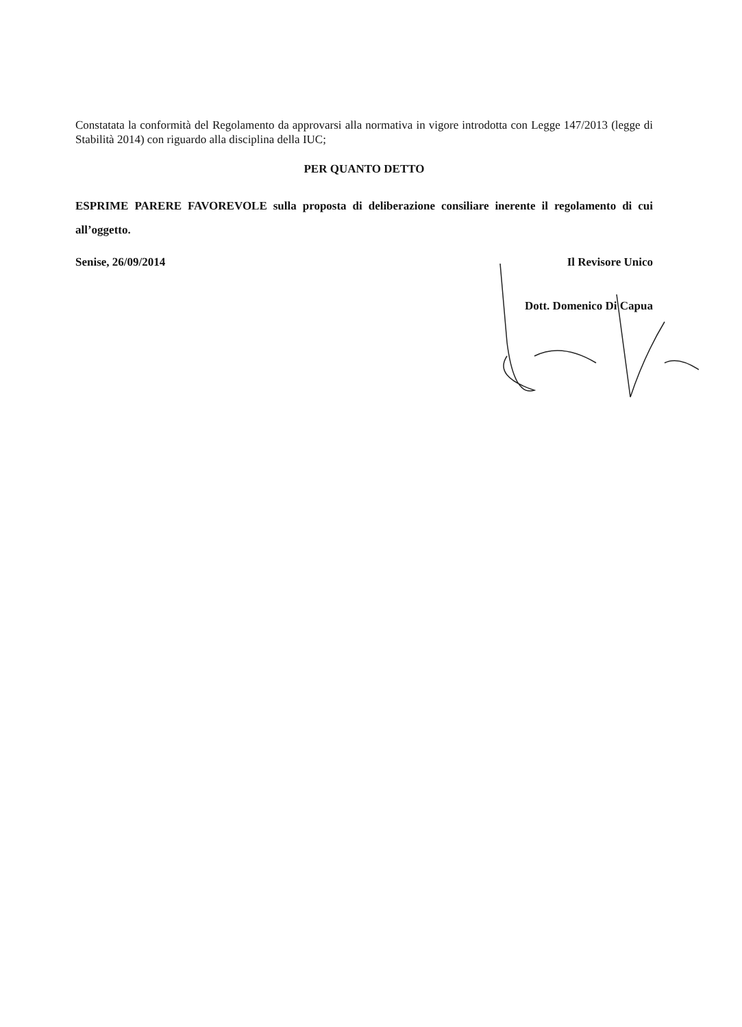Constatata la conformità del Regolamento da approvarsi alla normativa in vigore introdotta con Legge 147/2013 (legge di Stabilità 2014) con riguardo alla disciplina della IUC;
PER QUANTO DETTO
ESPRIME PARERE FAVOREVOLE sulla proposta di deliberazione consiliare inerente il regolamento di cui all’oggetto.
Senise, 26/09/2014 Il Revisore Unico
Dott. Domenico Di Capua